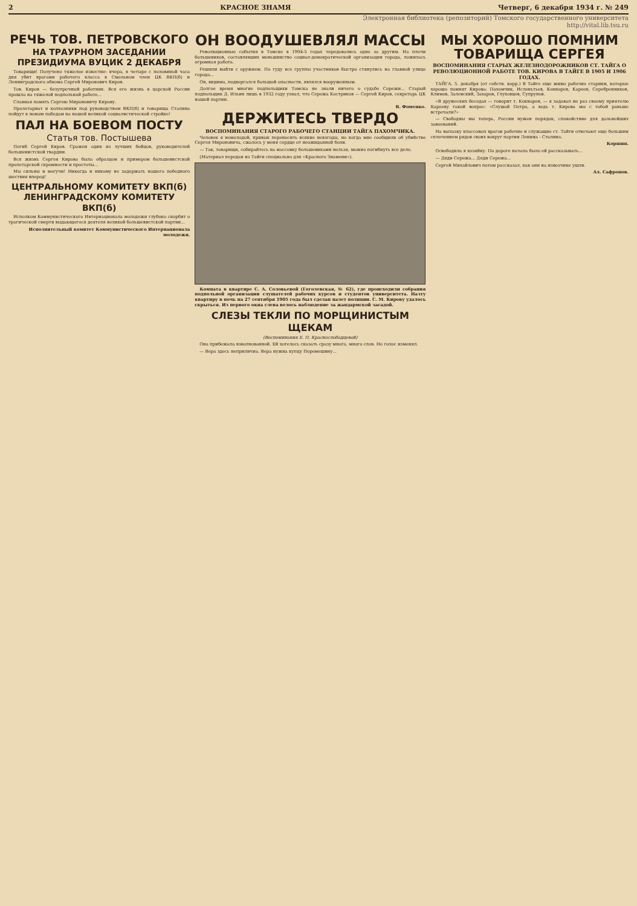2 КРАСНОЕ ЗНАМЯ Четверг, 6 декабря 1934 г. № 249
Электронная библиотека (репозиторий) Томского государственного университета
http://vital.lib.tsu.ru
РЕЧЬ ТОВ. ПЕТРОВСКОГО
НА ТРАУРНОМ ЗАСЕДАНИИ ПРЕЗИДИУМА ВУЦИК 2 ДЕКАБРЯ
Товарищи! Получено тяжелое известие: вчера, в четыре с половиной часа дня убит врагами рабочего класса в Смольном член ЦК ВКП(б) и Ленинградского обкома Сергей Миронович Киров.
Тов. Киров — безупречный работник. Вся его жизнь в царской России прошла на тяжелой подпольной работе...
Славная память Сергею Мироновичу Кирову.
Пролетариат и колхозники под руководством ВКП(б) и товарища Сталина пойдут к новым победам на нашей великой социалистической стройке!
ПАЛ НА БОЕВОМ ПОСТУ
Статья тов. Постышева
Погиб Сергей Киров. Сражен один из лучших бойцов, руководителей большевистской гвардии.
Вся жизнь Сергея Кирова была образцом и примером большевистской пролетарской скромности и простоты...
Мы сильны и могучи! Никогда и никому не задержать нашего победного шествия вперед!
ЦЕНТРАЛЬНОМУ КОМИТЕТУ ВКП(б) ЛЕНИНГРАДСКОМУ КОМИТЕТУ ВКП(б)
Исполком Коммунистического Интернационала молодежи глубоко скорбит о трагической смерти выдающегося деятеля великой большевистской партии...
Исполнительный комитет Коммунистического Интернационала молодежи.
ОН ВООДУШЕВЛЯЛ МАССЫ
Революционные события в Томске в 1904-5 годах чередовались одно за другим. На плечи большевиков, составлявших меньшинство социал-демократической организации города, ложилась огромная работа.
Решили выйти с оружием. По гуду все группы участников быстро стянулись на главной улице города...
Он, видимо, подвергался большой опасности, являлся вооруженным.
Долгое время многие подпольщики Томска не знали ничего о судьбе Сережи... Старый подпольщик Д. Ильин лишь в 1932 году узнал, что Сережа Костриков — Сергей Киров, секретарь ЦК нашей партии.
В. Фоменко.
ДЕРЖИТЕСЬ ТВЕРДО
ВОСПОМИНАНИЯ СТАРОГО РАБОЧЕГО СТАНЦИИ ТАЙГА ПАХОМЧИКА.
Человек я немолодой, привык переносить всякие невзгоды, но когда мне сообщили об убийстве Сергея Мироновича, сжалось у меня сердце от неожиданной боли.
— Так, товарищи, собирайтесь на массовку большевиками нельзя, можно погибнуть все дело.
(Материал передан из Тайги специально для «Красного Знамени»).
Комната в квартире С. А. Соловьевой (Гоголевская, № 62), где происходили собрания подпольной организации слушателей рабочих курсов и студентов университета. Назту квартиру в ночь на 27 сентября 1905 года был сделан налет полиции. С. М. Кирову удалось скрыться. Из первого окна слева велось наблюдение за жандармской засадой.
СЛЕЗЫ ТЕКЛИ ПО МОРЩИНИСТЫМ ЩЕКАМ
(Воспоминания Е. П. Краснослободцевой)
Она прибежала взволнованной. Ей хотелось сказать сразу много, много слов. Но голос изменял.
— Вера здесь неприлична. Вера нужна купцу Перемешину...
МЫ ХОРОШО ПОМНИМ ТОВАРИЩА СЕРГЕЯ
ВОСПОМИНАНИЯ СТАРЫХ ЖЕЛЕЗНОДОРОЖНИКОВ СТ. ТАЙГА О РЕВОЛЮЦИОННОЙ РАБОТЕ ТОВ. КИРОВА В ТАЙГЕ В 1905 И 1906 ГОДАХ.
ТАЙГА. 5. декабря (от собств. корр.) В Тайге еще живы рабочие старики, которые хорошо помнят Кирова: Пахомчик, Исленьтьев, Кокнарев, Кареев, Серебренников, Климов, Залевский, Захаров, Глуховцев, Супрунов.
«В дружеских беседах — говорит т. Кокнарев, — я задавал не раз своему приятелю Карееву такой вопрос: «Слушай Петро, а ведь т. Кирова мы с тобой раньше встречали?»
— Свободны мы теперь, России нужен порядок, спокойствие для дальнейших завоеваний.
На вылазку классовых врагов рабочие и служащие ст. Тайги отвечают еще большим сплочением рядов своих вокруг партии Ленина - Сталина.
Коршин.
Освободила я хозяйку. По дороге начала было ей рассказывать...
— Дяди Сережа... Дяди Сережа...
Сергей Михайлович потом рассказал, как они на извозчике ушли.
Ал. Сафронов.